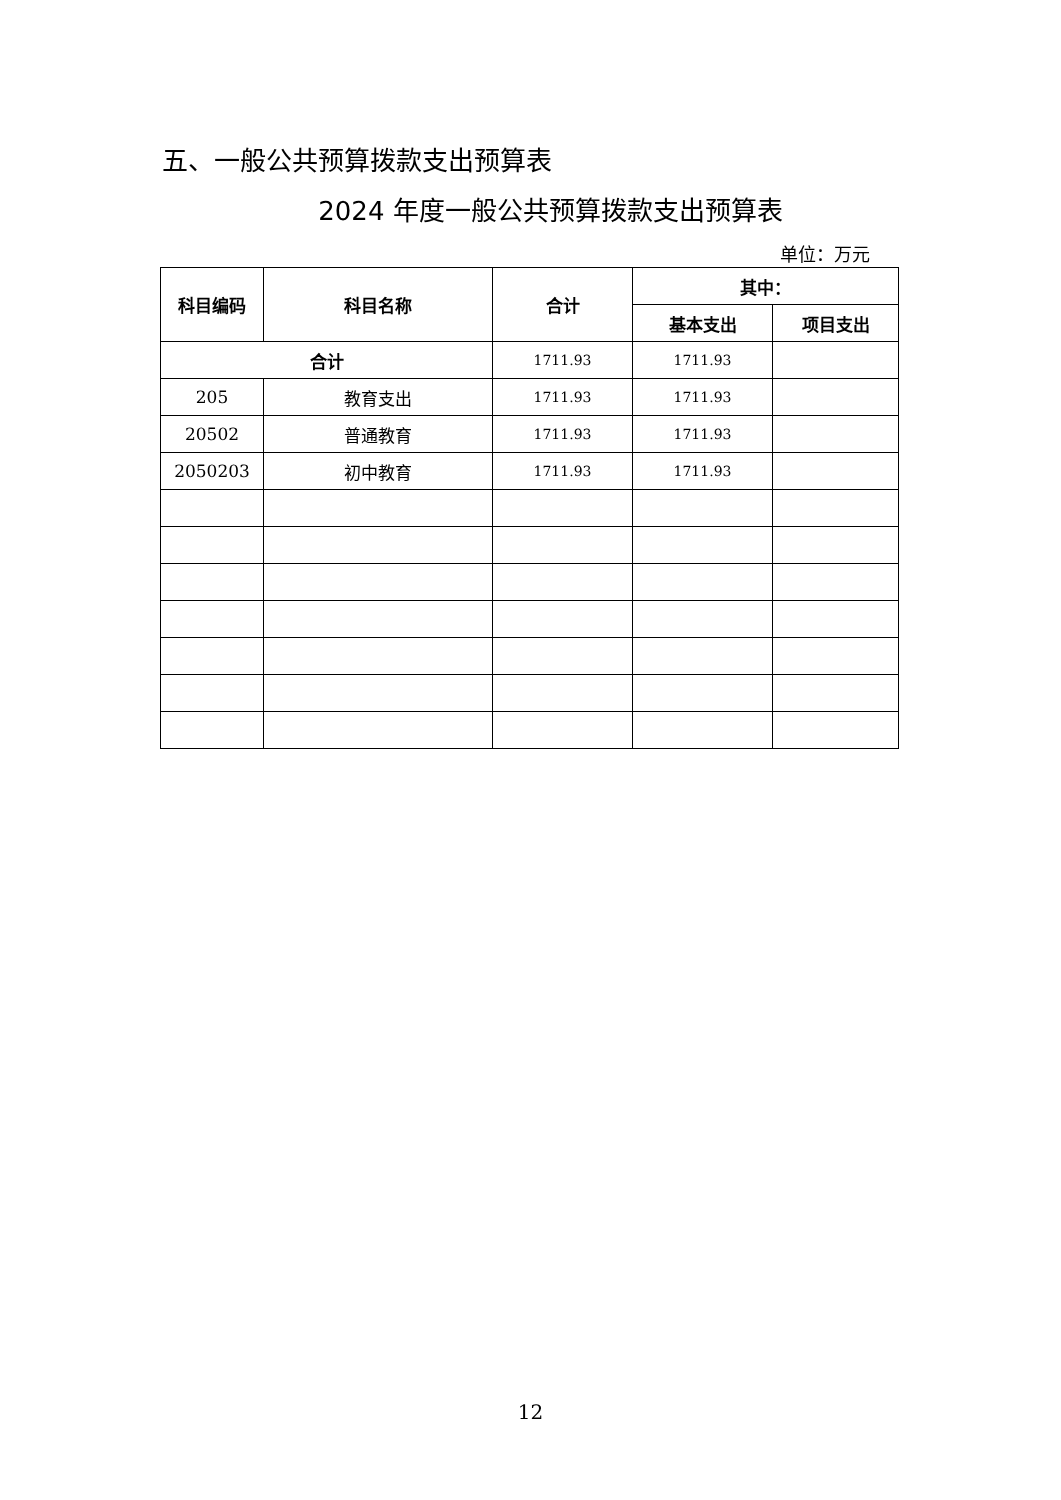五、一般公共预算拨款支出预算表
2024 年度一般公共预算拨款支出预算表
单位：万元
| 科目编码 | 科目名称 | 合计 | 其中： | |
| --- | --- | --- | --- | --- |
| | | | 基本支出 | 项目支出 |
| 合计 | | 1711.93 | 1711.93 | |
| 205 | 教育支出 | 1711.93 | 1711.93 | |
| 20502 | 普通教育 | 1711.93 | 1711.93 | |
| 2050203 | 初中教育 | 1711.93 | 1711.93 | |
12